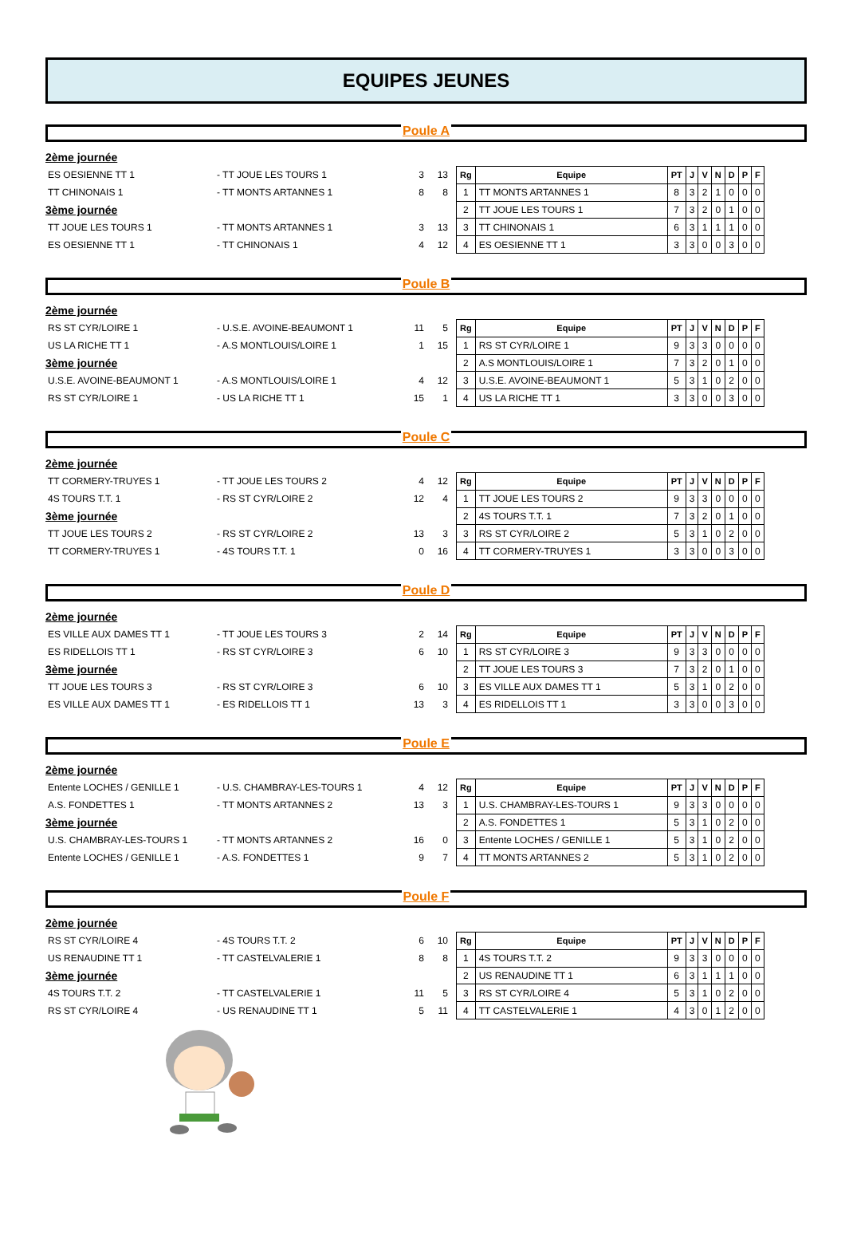EQUIPES JEUNES
Poule A
2ème journée
ES OESIENNE TT 1 - TT JOUE LES TOURS 1 3 13
TT CHINONAIS 1 - TT MONTS ARTANNES 1 8 8
3ème journée
TT JOUE LES TOURS 1 - TT MONTS ARTANNES 1 3 13
ES OESIENNE TT 1 - TT CHINONAIS 1 4 12
| Rg | Equipe | PT | J | V | N | D | P | F |
| --- | --- | --- | --- | --- | --- | --- | --- | --- |
| 1 | TT MONTS ARTANNES 1 | 8 | 3 | 2 | 1 | 0 | 0 | 0 |
| 2 | TT JOUE LES TOURS 1 | 7 | 3 | 2 | 0 | 1 | 0 | 0 |
| 3 | TT CHINONAIS 1 | 6 | 3 | 1 | 1 | 1 | 0 | 0 |
| 4 | ES OESIENNE TT 1 | 3 | 3 | 0 | 0 | 3 | 0 | 0 |
Poule B
2ème journée
RS ST CYR/LOIRE 1 - U.S.E. AVOINE-BEAUMONT 1 11 5
US LA RICHE TT 1 - A.S MONTLOUIS/LOIRE 1 1 15
3ème journée
U.S.E. AVOINE-BEAUMONT 1 - A.S MONTLOUIS/LOIRE 1 4 12
RS ST CYR/LOIRE 1 - US LA RICHE TT 1 15 1
| Rg | Equipe | PT | J | V | N | D | P | F |
| --- | --- | --- | --- | --- | --- | --- | --- | --- |
| 1 | RS ST CYR/LOIRE 1 | 9 | 3 | 3 | 0 | 0 | 0 | 0 |
| 2 | A.S MONTLOUIS/LOIRE 1 | 7 | 3 | 2 | 0 | 1 | 0 | 0 |
| 3 | U.S.E. AVOINE-BEAUMONT 1 | 5 | 3 | 1 | 0 | 2 | 0 | 0 |
| 4 | US LA RICHE TT 1 | 3 | 3 | 0 | 0 | 3 | 0 | 0 |
Poule C
2ème journée
TT CORMERY-TRUYES 1 - TT JOUE LES TOURS 2 4 12
4S TOURS T.T. 1 - RS ST CYR/LOIRE 2 12 4
3ème journée
TT JOUE LES TOURS 2 - RS ST CYR/LOIRE 2 13 3
TT CORMERY-TRUYES 1 - 4S TOURS T.T. 1 0 16
| Rg | Equipe | PT | J | V | N | D | P | F |
| --- | --- | --- | --- | --- | --- | --- | --- | --- |
| 1 | TT JOUE LES TOURS 2 | 9 | 3 | 3 | 0 | 0 | 0 | 0 |
| 2 | 4S TOURS T.T. 1 | 7 | 3 | 2 | 0 | 1 | 0 | 0 |
| 3 | RS ST CYR/LOIRE 2 | 5 | 3 | 1 | 0 | 2 | 0 | 0 |
| 4 | TT CORMERY-TRUYES 1 | 3 | 3 | 0 | 0 | 3 | 0 | 0 |
Poule D
2ème journée
ES VILLE AUX DAMES TT 1 - TT JOUE LES TOURS 3 2 14
ES RIDELLOIS TT 1 - RS ST CYR/LOIRE 3 6 10
3ème journée
TT JOUE LES TOURS 3 - RS ST CYR/LOIRE 3 6 10
ES VILLE AUX DAMES TT 1 - ES RIDELLOIS TT 1 13 3
| Rg | Equipe | PT | J | V | N | D | P | F |
| --- | --- | --- | --- | --- | --- | --- | --- | --- |
| 1 | RS ST CYR/LOIRE 3 | 9 | 3 | 3 | 0 | 0 | 0 | 0 |
| 2 | TT JOUE LES TOURS 3 | 7 | 3 | 2 | 0 | 1 | 0 | 0 |
| 3 | ES VILLE AUX DAMES TT 1 | 5 | 3 | 1 | 0 | 2 | 0 | 0 |
| 4 | ES RIDELLOIS TT 1 | 3 | 3 | 0 | 0 | 3 | 0 | 0 |
Poule E
2ème journée
Entente LOCHES / GENILLE 1 - U.S. CHAMBRAY-LES-TOURS 1 4 12
A.S. FONDETTES 1 - TT MONTS ARTANNES 2 13 3
3ème journée
U.S. CHAMBRAY-LES-TOURS 1 - TT MONTS ARTANNES 2 16 0
Entente LOCHES / GENILLE 1 - A.S. FONDETTES 1 9 7
| Rg | Equipe | PT | J | V | N | D | P | F |
| --- | --- | --- | --- | --- | --- | --- | --- | --- |
| 1 | U.S. CHAMBRAY-LES-TOURS 1 | 9 | 3 | 3 | 0 | 0 | 0 | 0 |
| 2 | A.S. FONDETTES 1 | 5 | 3 | 1 | 0 | 2 | 0 | 0 |
| 3 | Entente LOCHES / GENILLE 1 | 5 | 3 | 1 | 0 | 2 | 0 | 0 |
| 4 | TT MONTS ARTANNES 2 | 5 | 3 | 1 | 0 | 2 | 0 | 0 |
Poule F
2ème journée
RS ST CYR/LOIRE 4 - 4S TOURS T.T. 2 6 10
US RENAUDINE TT 1 - TT CASTELVALERIE 1 8 8
3ème journée
4S TOURS T.T. 2 - TT CASTELVALERIE 1 11 5
RS ST CYR/LOIRE 4 - US RENAUDINE TT 1 5 11
| Rg | Equipe | PT | J | V | N | D | P | F |
| --- | --- | --- | --- | --- | --- | --- | --- | --- |
| 1 | 4S TOURS T.T. 2 | 9 | 3 | 3 | 0 | 0 | 0 | 0 |
| 2 | US RENAUDINE TT 1 | 6 | 3 | 1 | 1 | 1 | 0 | 0 |
| 3 | RS ST CYR/LOIRE 4 | 5 | 3 | 1 | 0 | 2 | 0 | 0 |
| 4 | TT CASTELVALERIE 1 | 4 | 3 | 0 | 1 | 2 | 0 | 0 |